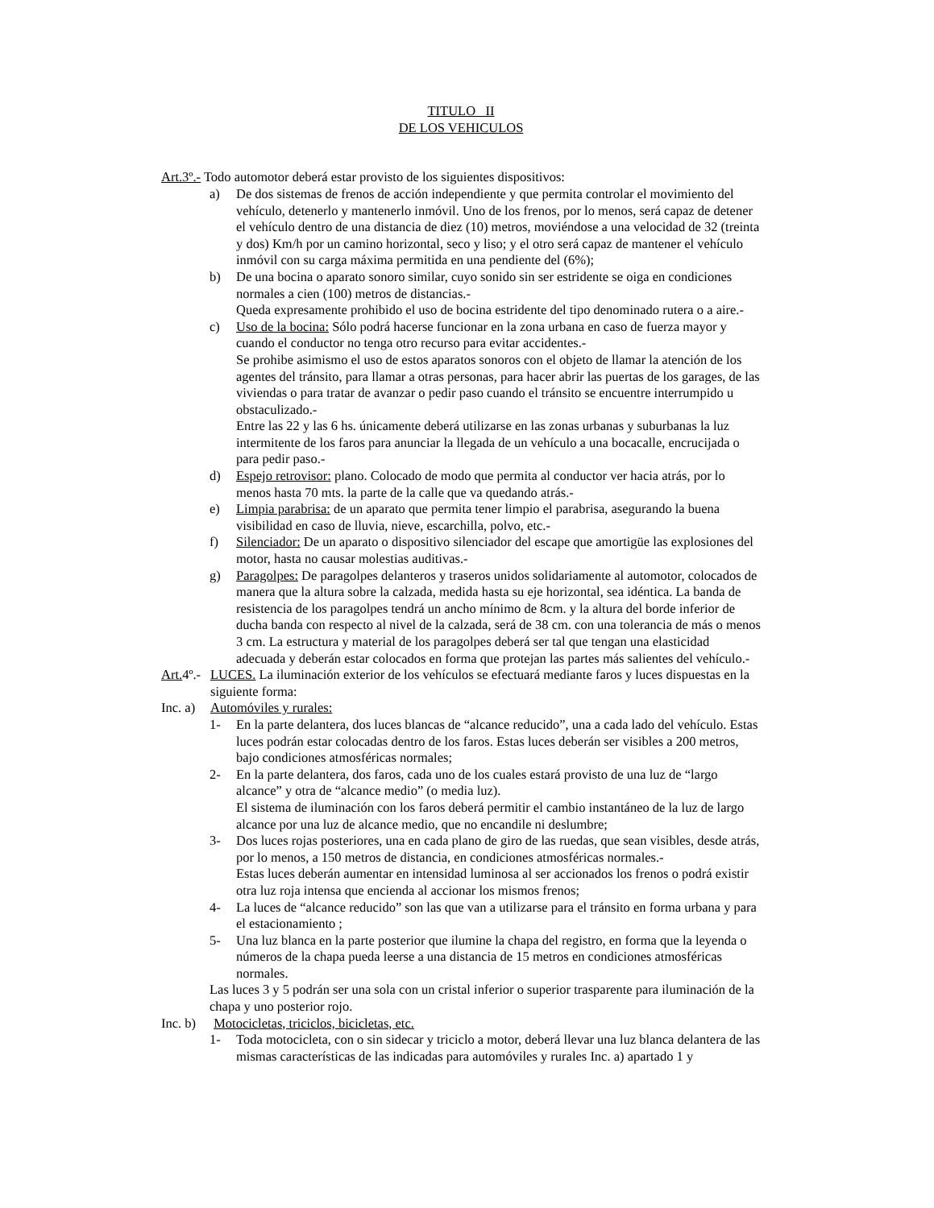TITULO II
DE LOS VEHICULOS
Art.3º.- Todo automotor deberá estar provisto de los siguientes dispositivos:
a) De dos sistemas de frenos de acción independiente y que permita controlar el movimiento del vehículo, detenerlo y mantenerlo inmóvil. Uno de los frenos, por lo menos, será capaz de detener el vehículo dentro de una distancia de diez (10) metros, moviéndose a una velocidad de 32 (treinta y dos) Km/h por un camino horizontal, seco y liso; y el otro será capaz de mantener el vehículo inmóvil con su carga máxima permitida en una pendiente del (6%);
b) De una bocina o aparato sonoro similar, cuyo sonido sin ser estridente se oiga en condiciones normales a cien (100) metros de distancias.-
Queda expresamente prohibido el uso de bocina estridente del tipo denominado rutera o a aire.-
c) Uso de la bocina: Sólo podrá hacerse funcionar en la zona urbana en caso de fuerza mayor y cuando el conductor no tenga otro recurso para evitar accidentes.-
Se prohibe asimismo el uso de estos aparatos sonoros con el objeto de llamar la atención de los agentes del tránsito, para llamar a otras personas, para hacer abrir las puertas de los garages, de las viviendas o para tratar de avanzar o pedir paso cuando el tránsito se encuentre interrumpido u obstaculizado.-
Entre las 22 y las 6 hs. únicamente deberá utilizarse en las zonas urbanas y suburbanas la luz intermitente de los faros para anunciar la llegada de un vehículo a una bocacalle, encrucijada o para pedir paso.-
d) Espejo retrovisor: plano. Colocado de modo que permita al conductor ver hacia atrás, por lo menos hasta 70 mts. la parte de la calle que va quedando atrás.-
e) Limpia parabrisa: de un aparato que permita tener limpio el parabrisa, asegurando la buena visibilidad en caso de lluvia, nieve, escarchilla, polvo, etc.-
f) Silenciador: De un aparato o dispositivo silenciador del escape que amortigüe las explosiones del motor, hasta no causar molestias auditivas.-
g) Paragolpes: De paragolpes delanteros y traseros unidos solidariamente al automotor, colocados de manera que la altura sobre la calzada, medida hasta su eje horizontal, sea idéntica. La banda de resistencia de los paragolpes tendrá un ancho mínimo de 8cm. y la altura del borde inferior de ducha banda con respecto al nivel de la calzada, será de 38 cm. con una tolerancia de más o menos 3 cm. La estructura y material de los paragolpes deberá ser tal que tengan una elasticidad adecuada y deberán estar colocados en forma que protejan las partes más salientes del vehículo.-
Art. 4º.- LUCES. La iluminación exterior de los vehículos se efectuará mediante faros y luces dispuestas en la siguiente forma:
Inc. a) Automóviles y rurales:
1- En la parte delantera, dos luces blancas de “alcance reducido”, una a cada lado del vehículo. Estas luces podrán estar colocadas dentro de los faros. Estas luces deberán ser visibles a 200 metros, bajo condiciones atmosféricas normales;
2- En la parte delantera, dos faros, cada uno de los cuales estará provisto de una luz de “largo alcance” y otra de “alcance medio” (o media luz).
El sistema de iluminación con los faros deberá permitir el cambio instantáneo de la luz de largo alcance por una luz de alcance medio, que no encandile ni deslumbre;
3- Dos luces rojas posteriores, una en cada plano de giro de las ruedas, que sean visibles, desde atrás, por lo menos, a 150 metros de distancia, en condiciones atmosféricas normales.-
Estas luces deberán aumentar en intensidad luminosa al ser accionados los frenos o podrá existir otra luz roja intensa que encienda al accionar los mismos frenos;
4- La luces de “alcance reducido” son las que van a utilizarse para el tránsito en forma urbana y para el estacionamiento ;
5- Una luz blanca en la parte posterior que ilumine la chapa del registro, en forma que la leyenda o números de la chapa pueda leerse a una distancia de 15 metros en condiciones atmosféricas normales.
Las luces 3 y 5 podrán ser una sola con un cristal inferior o superior trasparente para iluminación de la chapa y uno posterior rojo.
Inc. b) Motocicletas, triciclos, bicicletas, etc.
1- Toda motocicleta, con o sin sidecar y triciclo a motor, deberá llevar una luz blanca delantera de las mismas características de las indicadas para automóviles y rurales Inc. a) apartado 1 y